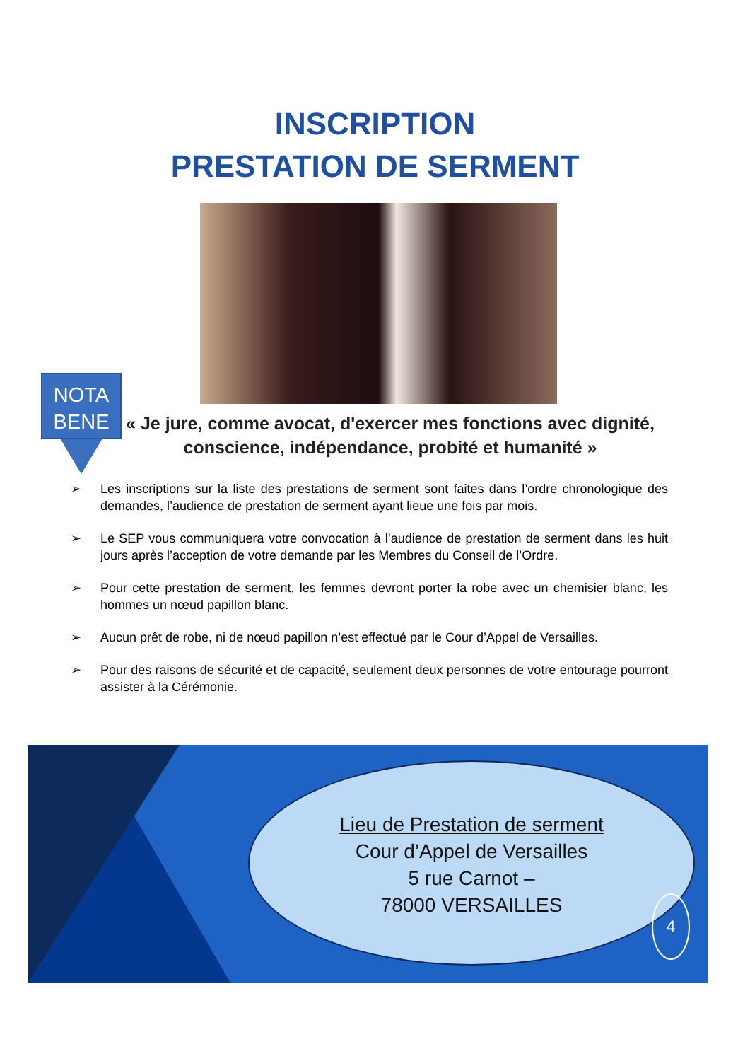INSCRIPTION
PRESTATION DE SERMENT
NOTA
BENE
« Je jure, comme avocat, d'exercer mes fonctions avec dignité, conscience, indépendance, probité et humanité »
➢ Les inscriptions sur la liste des prestations de serment sont faites dans l’ordre chronologique des demandes, l’audience de prestation de serment ayant lieue une fois par mois.
➢ Le SEP vous communiquera votre convocation à l’audience de prestation de serment dans les huit jours après l’acception de votre demande par les Membres du Conseil de l’Ordre.
➢ Pour cette prestation de serment, les femmes devront porter la robe avec un chemisier blanc, les hommes un nœud papillon blanc.
➢ Aucun prêt de robe, ni de nœud papillon n’est effectué par le Cour d’Appel de Versailles.
➢ Pour des raisons de sécurité et de capacité, seulement deux personnes de votre entourage pourront assister à la Cérémonie.
Lieu de Prestation de serment
Cour d’Appel de Versailles
5 rue Carnot –
78000 VERSAILLES
4